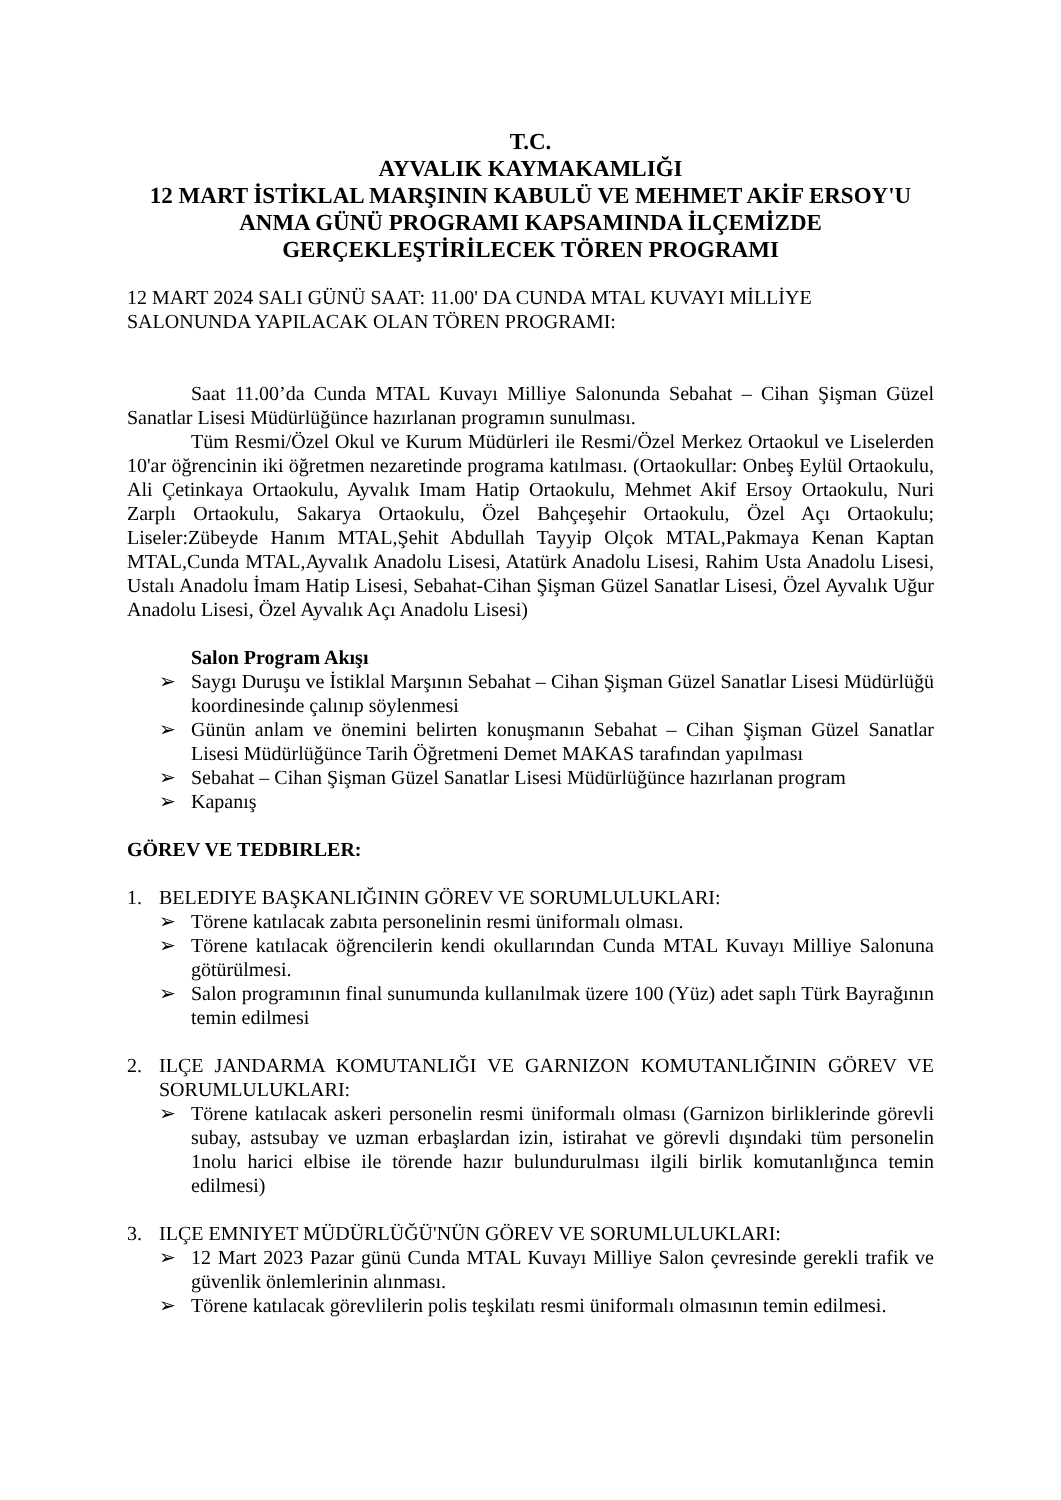T.C.
AYVALIK KAYMAKAMLIĞI
12 MART İSTİKLAL MARŞININ KABULÜ VE MEHMET AKİF ERSOY'U ANMA GÜNÜ PROGRAMI KAPSAMINDA İLÇEMİZDE GERÇEKLEŞTİRİLECEK TÖREN PROGRAMI
12 MART 2024 SALI GÜNÜ SAAT: 11.00' DA CUNDA MTAL KUVAYI MİLLİYE SALONUNDA YAPILACAK OLAN TÖREN PROGRAMI:
Saat 11.00’da Cunda MTAL Kuvayı Milliye Salonunda Sebahat – Cihan Şişman Güzel Sanatlar Lisesi Müdürlüğünce hazırlanan programın sunulması.
Tüm Resmi/Özel Okul ve Kurum Müdürleri ile Resmi/Özel Merkez Ortaokul ve Liselerden 10'ar öğrencinin iki öğretmen nezaretinde programa katılması. (Ortaokullar: Onbeş Eylül Ortaokulu, Ali Çetinkaya Ortaokulu, Ayvalık Imam Hatip Ortaokulu, Mehmet Akif Ersoy Ortaokulu, Nuri Zarplı Ortaokulu, Sakarya Ortaokulu, Özel Bahçeşehir Ortaokulu, Özel Açı Ortaokulu; Liseler:Zübeyde Hanım MTAL,Şehit Abdullah Tayyip Olçok MTAL,Pakmaya Kenan Kaptan MTAL,Cunda MTAL,Ayvalık Anadolu Lisesi, Atatürk Anadolu Lisesi, Rahim Usta Anadolu Lisesi, Ustalı Anadolu İmam Hatip Lisesi, Sebahat-Cihan Şişman Güzel Sanatlar Lisesi, Özel Ayvalık Uğur Anadolu Lisesi, Özel Ayvalık Açı Anadolu Lisesi)
Salon Program Akışı
➢ Saygı Duruşu ve İstiklal Marşının Sebahat – Cihan Şişman Güzel Sanatlar Lisesi Müdürlüğü koordinesinde çalınıp söylenmesi
➢ Günün anlam ve önemini belirten konuşmanın Sebahat – Cihan Şişman Güzel Sanatlar Lisesi Müdürlüğünce Tarih Öğretmeni Demet MAKAS tarafından yapılması
➢ Sebahat – Cihan Şişman Güzel Sanatlar Lisesi Müdürlüğünce hazırlanan program
➢ Kapanış
GÖREV VE TEDBIRLER:
1. BELEDIYE BAŞKANLIĞININ GÖREV VE SORUMLULUKLARI:
➢ Törene katılacak zabıta personelinin resmi üniformalı olması.
➢ Törene katılacak öğrencilerin kendi okullarından Cunda MTAL Kuvayı Milliye Salonuna götürülmesi.
➢ Salon programının final sunumunda kullanılmak üzere 100 (Yüz) adet saplı Türk Bayrağının temin edilmesi
2. ILÇE JANDARMA KOMUTANLIĞI VE GARNIZON KOMUTANLIĞININ GÖREV VE SORUMLULUKLARI:
➢ Törene katılacak askeri personelin resmi üniformalı olması (Garnizon birliklerinde görevli subay, astsubay ve uzman erbaşlardan izin, istirahat ve görevli dışındaki tüm personelin 1nolu harici elbise ile törende hazır bulundurulması ilgili birlik komutanlığınca temin edilmesi)
3. ILÇE EMNIYET MÜDÜRLÜĞÜ'NÜN GÖREV VE SORUMLULUKLARI:
➢ 12 Mart 2023 Pazar günü Cunda MTAL Kuvayı Milliye Salon çevresinde gerekli trafik ve güvenlik önlemlerinin alınması.
➢ Törene katılacak görevlilerin polis teşkilatı resmi üniformalı olmasının temin edilmesi.